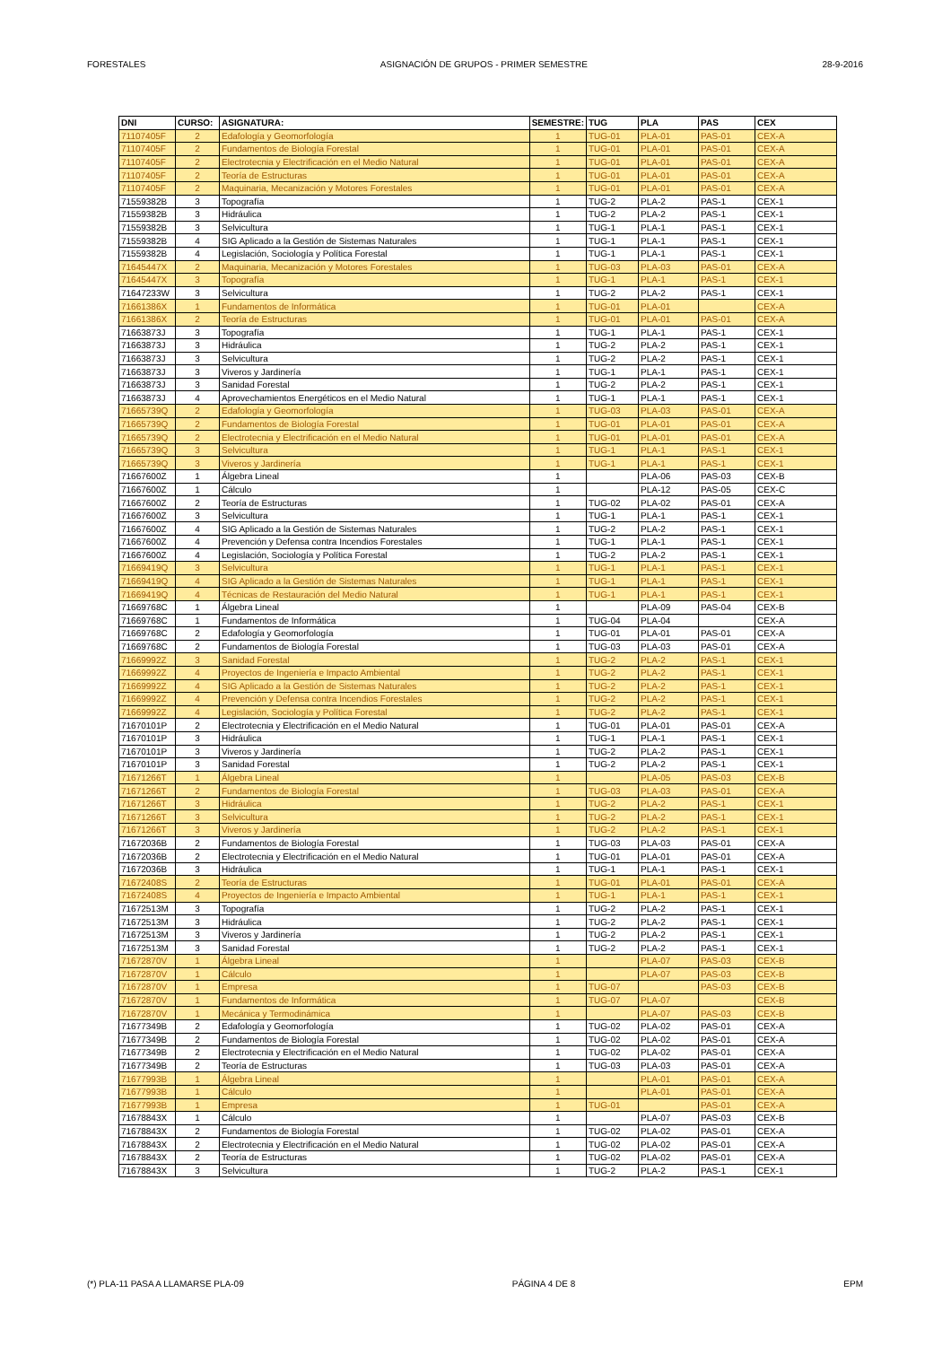FORESTALES ASIGNACIÓN DE GRUPOS - PRIMER SEMESTRE 28-9-2016
| DNI | CURSO: | ASIGNATURA: | SEMESTRE: | TUG | PLA | PAS | CEX |
| --- | --- | --- | --- | --- | --- | --- | --- |
| 71107405F | 2 | Edafología y Geomorfología | 1 | TUG-01 | PLA-01 | PAS-01 | CEX-A |
| 71107405F | 2 | Fundamentos de Biología Forestal | 1 | TUG-01 | PLA-01 | PAS-01 | CEX-A |
| 71107405F | 2 | Electrotecnia y Electrificación en el Medio Natural | 1 | TUG-01 | PLA-01 | PAS-01 | CEX-A |
| 71107405F | 2 | Teoría de Estructuras | 1 | TUG-01 | PLA-01 | PAS-01 | CEX-A |
| 71107405F | 2 | Maquinaria, Mecanización y Motores Forestales | 1 | TUG-01 | PLA-01 | PAS-01 | CEX-A |
| 71559382B | 3 | Topografía | 1 | TUG-2 | PLA-2 | PAS-1 | CEX-1 |
| 71559382B | 3 | Hidráulica | 1 | TUG-2 | PLA-2 | PAS-1 | CEX-1 |
| 71559382B | 3 | Selvicultura | 1 | TUG-1 | PLA-1 | PAS-1 | CEX-1 |
| 71559382B | 4 | SIG Aplicado a la Gestión de Sistemas Naturales | 1 | TUG-1 | PLA-1 | PAS-1 | CEX-1 |
| 71559382B | 4 | Legislación, Sociología y Política Forestal | 1 | TUG-1 | PLA-1 | PAS-1 | CEX-1 |
| 71645447X | 2 | Maquinaria, Mecanización y Motores Forestales | 1 | TUG-03 | PLA-03 | PAS-01 | CEX-A |
| 71645447X | 3 | Topografía | 1 | TUG-1 | PLA-1 | PAS-1 | CEX-1 |
| 71647233W | 3 | Selvicultura | 1 | TUG-2 | PLA-2 | PAS-1 | CEX-1 |
| 71661386X | 1 | Fundamentos de Informática | 1 | TUG-01 | PLA-01 | | CEX-A |
| 71661386X | 2 | Teoría de Estructuras | 1 | TUG-01 | PLA-01 | PAS-01 | CEX-A |
| 71663873J | 3 | Topografía | 1 | TUG-1 | PLA-1 | PAS-1 | CEX-1 |
| 71663873J | 3 | Hidráulica | 1 | TUG-2 | PLA-2 | PAS-1 | CEX-1 |
| 71663873J | 3 | Selvicultura | 1 | TUG-2 | PLA-2 | PAS-1 | CEX-1 |
| 71663873J | 3 | Viveros y Jardinería | 1 | TUG-1 | PLA-1 | PAS-1 | CEX-1 |
| 71663873J | 3 | Sanidad Forestal | 1 | TUG-2 | PLA-2 | PAS-1 | CEX-1 |
| 71663873J | 4 | Aprovechamientos Energéticos en el Medio Natural | 1 | TUG-1 | PLA-1 | PAS-1 | CEX-1 |
| 71665739Q | 2 | Edafología y Geomorfología | 1 | TUG-03 | PLA-03 | PAS-01 | CEX-A |
| 71665739Q | 2 | Fundamentos de Biología Forestal | 1 | TUG-01 | PLA-01 | PAS-01 | CEX-A |
| 71665739Q | 2 | Electrotecnia y Electrificación en el Medio Natural | 1 | TUG-01 | PLA-01 | PAS-01 | CEX-A |
| 71665739Q | 3 | Selvicultura | 1 | TUG-1 | PLA-1 | PAS-1 | CEX-1 |
| 71665739Q | 3 | Viveros y Jardinería | 1 | TUG-1 | PLA-1 | PAS-1 | CEX-1 |
| 71667600Z | 1 | Álgebra Lineal | 1 | | PLA-06 | PAS-03 | CEX-B |
| 71667600Z | 1 | Cálculo | 1 | | PLA-12 | PAS-05 | CEX-C |
| 71667600Z | 2 | Teoría de Estructuras | 1 | TUG-02 | PLA-02 | PAS-01 | CEX-A |
| 71667600Z | 3 | Selvicultura | 1 | TUG-1 | PLA-1 | PAS-1 | CEX-1 |
| 71667600Z | 4 | SIG Aplicado a la Gestión de Sistemas Naturales | 1 | TUG-2 | PLA-2 | PAS-1 | CEX-1 |
| 71667600Z | 4 | Prevención y Defensa contra Incendios Forestales | 1 | TUG-1 | PLA-1 | PAS-1 | CEX-1 |
| 71667600Z | 4 | Legislación, Sociología y Política Forestal | 1 | TUG-2 | PLA-2 | PAS-1 | CEX-1 |
| 71669419Q | 3 | Selvicultura | 1 | TUG-1 | PLA-1 | PAS-1 | CEX-1 |
| 71669419Q | 4 | SIG Aplicado a la Gestión de Sistemas Naturales | 1 | TUG-1 | PLA-1 | PAS-1 | CEX-1 |
| 71669419Q | 4 | Técnicas de Restauración del Medio Natural | 1 | TUG-1 | PLA-1 | PAS-1 | CEX-1 |
| 71669768C | 1 | Álgebra Lineal | 1 | | PLA-09 | PAS-04 | CEX-B |
| 71669768C | 1 | Fundamentos de Informática | 1 | TUG-04 | PLA-04 | | CEX-A |
| 71669768C | 2 | Edafología y Geomorfología | 1 | TUG-01 | PLA-01 | PAS-01 | CEX-A |
| 71669768C | 2 | Fundamentos de Biología Forestal | 1 | TUG-03 | PLA-03 | PAS-01 | CEX-A |
| 71669992Z | 3 | Sanidad Forestal | 1 | TUG-2 | PLA-2 | PAS-1 | CEX-1 |
| 71669992Z | 4 | Proyectos de Ingeniería e Impacto Ambiental | 1 | TUG-2 | PLA-2 | PAS-1 | CEX-1 |
| 71669992Z | 4 | SIG Aplicado a la Gestión de Sistemas Naturales | 1 | TUG-2 | PLA-2 | PAS-1 | CEX-1 |
| 71669992Z | 4 | Prevención y Defensa contra Incendios Forestales | 1 | TUG-2 | PLA-2 | PAS-1 | CEX-1 |
| 71669992Z | 4 | Legislación, Sociología y Política Forestal | 1 | TUG-2 | PLA-2 | PAS-1 | CEX-1 |
| 71670101P | 2 | Electrotecnia y Electrificación en el Medio Natural | 1 | TUG-01 | PLA-01 | PAS-01 | CEX-A |
| 71670101P | 3 | Hidráulica | 1 | TUG-1 | PLA-1 | PAS-1 | CEX-1 |
| 71670101P | 3 | Viveros y Jardinería | 1 | TUG-2 | PLA-2 | PAS-1 | CEX-1 |
| 71670101P | 3 | Sanidad Forestal | 1 | TUG-2 | PLA-2 | PAS-1 | CEX-1 |
| 71671266T | 1 | Álgebra Lineal | 1 | | PLA-05 | PAS-03 | CEX-B |
| 71671266T | 2 | Fundamentos de Biología Forestal | 1 | TUG-03 | PLA-03 | PAS-01 | CEX-A |
| 71671266T | 3 | Hidráulica | 1 | TUG-2 | PLA-2 | PAS-1 | CEX-1 |
| 71671266T | 3 | Selvicultura | 1 | TUG-2 | PLA-2 | PAS-1 | CEX-1 |
| 71671266T | 3 | Viveros y Jardinería | 1 | TUG-2 | PLA-2 | PAS-1 | CEX-1 |
| 71672036B | 2 | Fundamentos de Biología Forestal | 1 | TUG-03 | PLA-03 | PAS-01 | CEX-A |
| 71672036B | 2 | Electrotecnia y Electrificación en el Medio Natural | 1 | TUG-01 | PLA-01 | PAS-01 | CEX-A |
| 71672036B | 3 | Hidráulica | 1 | TUG-1 | PLA-1 | PAS-1 | CEX-1 |
| 71672408S | 2 | Teoría de Estructuras | 1 | TUG-01 | PLA-01 | PAS-01 | CEX-A |
| 71672408S | 4 | Proyectos de Ingeniería e Impacto Ambiental | 1 | TUG-1 | PLA-1 | PAS-1 | CEX-1 |
| 71672513M | 3 | Topografía | 1 | TUG-2 | PLA-2 | PAS-1 | CEX-1 |
| 71672513M | 3 | Hidráulica | 1 | TUG-2 | PLA-2 | PAS-1 | CEX-1 |
| 71672513M | 3 | Viveros y Jardinería | 1 | TUG-2 | PLA-2 | PAS-1 | CEX-1 |
| 71672513M | 3 | Sanidad Forestal | 1 | TUG-2 | PLA-2 | PAS-1 | CEX-1 |
| 71672870V | 1 | Álgebra Lineal | 1 | | PLA-07 | PAS-03 | CEX-B |
| 71672870V | 1 | Cálculo | 1 | | PLA-07 | PAS-03 | CEX-B |
| 71672870V | 1 | Empresa | 1 | TUG-07 | | PAS-03 | CEX-B |
| 71672870V | 1 | Fundamentos de Informática | 1 | TUG-07 | PLA-07 | | CEX-B |
| 71672870V | 1 | Mecánica y Termodinámica | 1 | | PLA-07 | PAS-03 | CEX-B |
| 71677349B | 2 | Edafología y Geomorfología | 1 | TUG-02 | PLA-02 | PAS-01 | CEX-A |
| 71677349B | 2 | Fundamentos de Biología Forestal | 1 | TUG-02 | PLA-02 | PAS-01 | CEX-A |
| 71677349B | 2 | Electrotecnia y Electrificación en el Medio Natural | 1 | TUG-02 | PLA-02 | PAS-01 | CEX-A |
| 71677349B | 2 | Teoría de Estructuras | 1 | TUG-03 | PLA-03 | PAS-01 | CEX-A |
| 71677993B | 1 | Álgebra Lineal | 1 | | PLA-01 | PAS-01 | CEX-A |
| 71677993B | 1 | Cálculo | 1 | | PLA-01 | PAS-01 | CEX-A |
| 71677993B | 1 | Empresa | 1 | TUG-01 | | PAS-01 | CEX-A |
| 71678843X | 1 | Cálculo | 1 | | PLA-07 | PAS-03 | CEX-B |
| 71678843X | 2 | Fundamentos de Biología Forestal | 1 | TUG-02 | PLA-02 | PAS-01 | CEX-A |
| 71678843X | 2 | Electrotecnia y Electrificación en el Medio Natural | 1 | TUG-02 | PLA-02 | PAS-01 | CEX-A |
| 71678843X | 2 | Teoría de Estructuras | 1 | TUG-02 | PLA-02 | PAS-01 | CEX-A |
| 71678843X | 3 | Selvicultura | 1 | TUG-2 | PLA-2 | PAS-1 | CEX-1 |
(*) PLA-11 PASA A LLAMARSE PLA-09 PÁGINA 4 DE 8 EPM